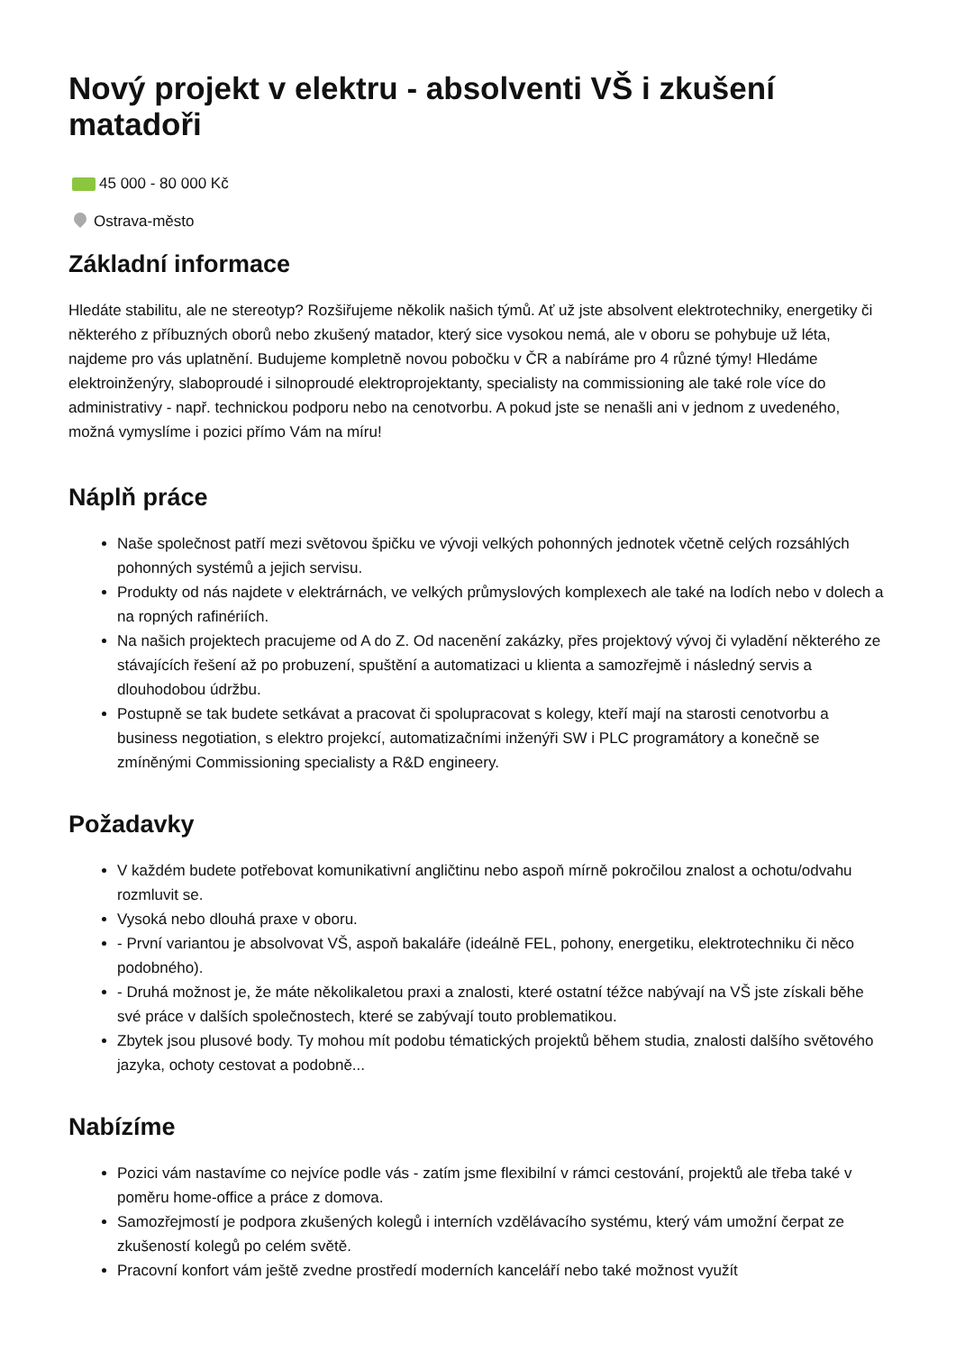Nový projekt v elektru - absolventi VŠ i zkušení matadoři
45 000 - 80 000 Kč
Ostrava-město
Základní informace
Hledáte stabilitu, ale ne stereotyp? Rozšiřujeme několik našich týmů. Ať už jste absolvent elektrotechniky, energetiky či některého z příbuzných oborů nebo zkušený matador, který sice vysokou nemá, ale v oboru se pohybuje už léta, najdeme pro vás uplatnění. Budujeme kompletně novou pobočku v ČR a nabíráme pro 4 různé týmy! Hledáme elektroinženýry, slaboproudé i silnoproudé elektroprojektanty, specialisty na commissioning ale také role více do administrativy - např. technickou podporu nebo na cenotvorbu. A pokud jste se nenašli ani v jednom z uvedeného, možná vymyslíme i pozici přímo Vám na míru!
Náplň práce
Naše společnost patří mezi světovou špičku ve vývoji velkých pohonných jednotek včetně celých rozsáhlých pohonných systémů a jejich servisu.
Produkty od nás najdete v elektrárnách, ve velkých průmyslových komplexech ale také na lodích nebo v dolech a na ropných rafinériích.
Na našich projektech pracujeme od A do Z. Od nacenění zakázky, přes projektový vývoj či vyladění některého ze stávajících řešení až po probuzení, spuštění a automatizaci u klienta a samozřejmě i následný servis a dlouhodobou údržbu.
Postupně se tak budete setkávat a pracovat či spolupracovat s kolegy, kteří mají na starosti cenotvorbu a business negotiation, s elektro projekcí, automatizačními inženýři SW i PLC programátory a konečně se zmíněnými Commissioning specialisty a R&D engineery.
Požadavky
V každém budete potřebovat komunikativní angličtinu nebo aspoň mírně pokročilou znalost a ochotu/odvahu rozmluvit se.
Vysoká nebo dlouhá praxe v oboru.
- První variantou je absolvovat VŠ, aspoň bakaláře (ideálně FEL, pohony, energetiku, elektrotechniku či něco podobného).
- Druhá možnost je, že máte několikaletou praxi a znalosti, které ostatní téžce nabývají na VŠ jste získali běhe své práce v dalších společnostech, které se zabývají touto problematikou.
Zbytek jsou plusové body. Ty mohou mít podobu tématických projektů během studia, znalosti dalšího světového jazyka, ochoty cestovat a podobně...
Nabízíme
Pozici vám nastavíme co nejvíce podle vás - zatím jsme flexibilní v rámci cestování, projektů ale třeba také v poměru home-office a práce z domova.
Samozřejmostí je podpora zkušených kolegů i interních vzdělávacího systému, který vám umožní čerpat ze zkušeností kolegů po celém světě.
Pracovní konfort vám ještě zvedne prostředí moderních kanceláří nebo také možnost využít